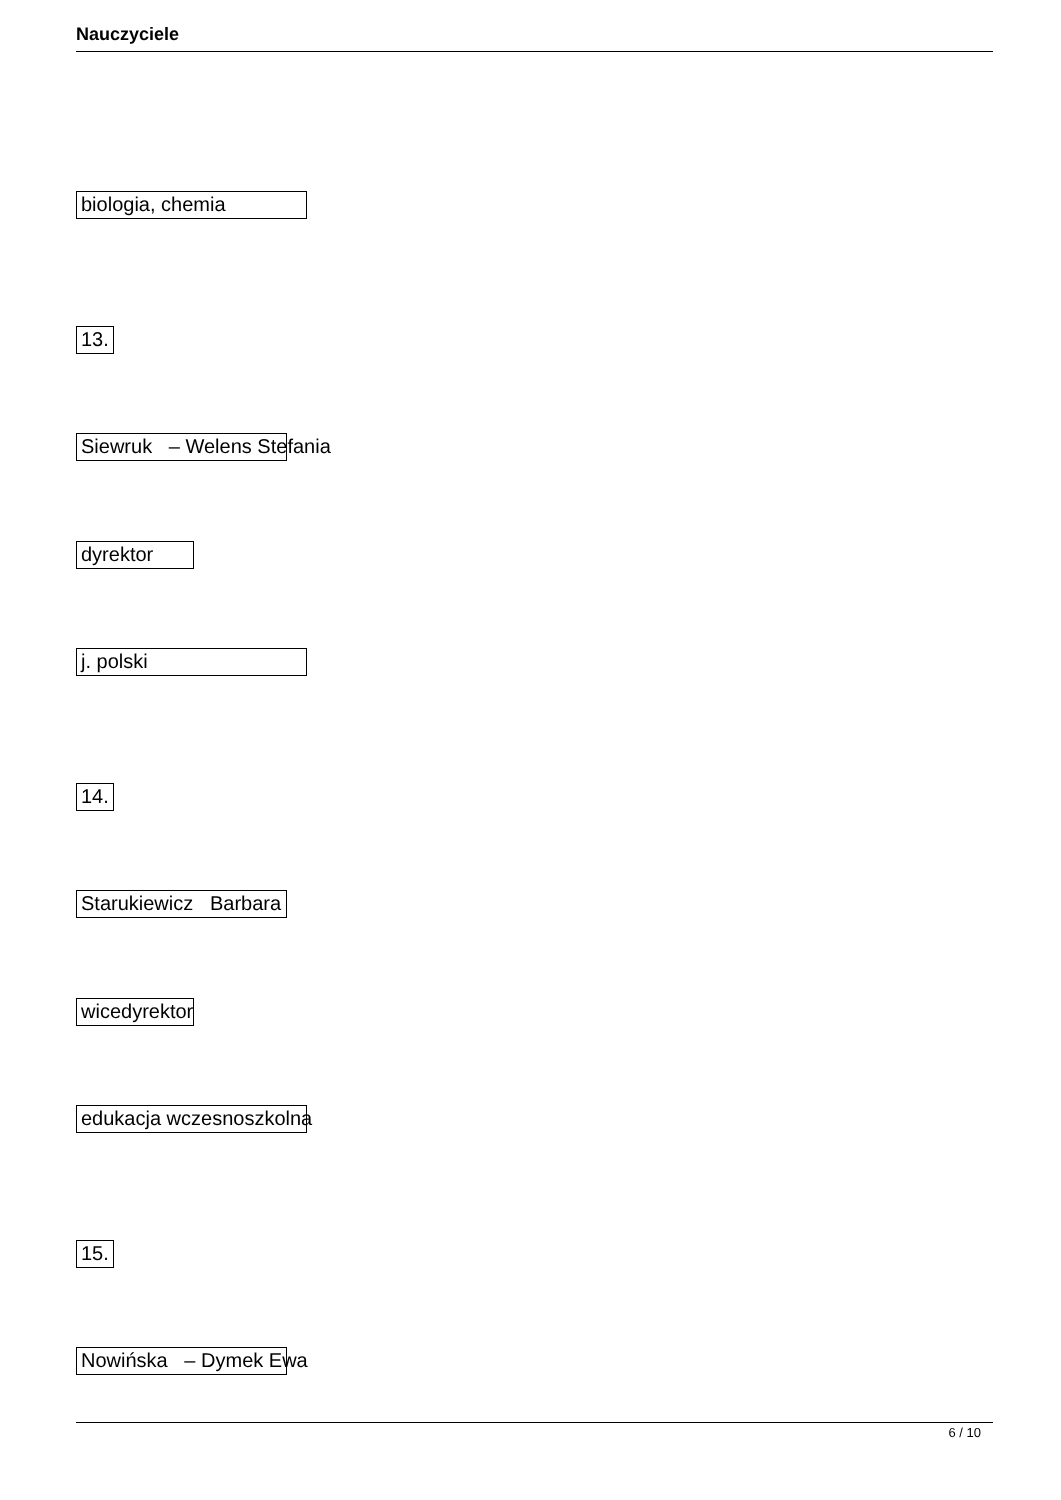Nauczyciele
biologia, chemia
13.
Siewruk – Welens Stefania
dyrektor
j. polski
14.
Starukiewicz Barbara
wicedyrektor
edukacja wczesnoszkolna
15.
Nowińska – Dymek Ewa
6 / 10